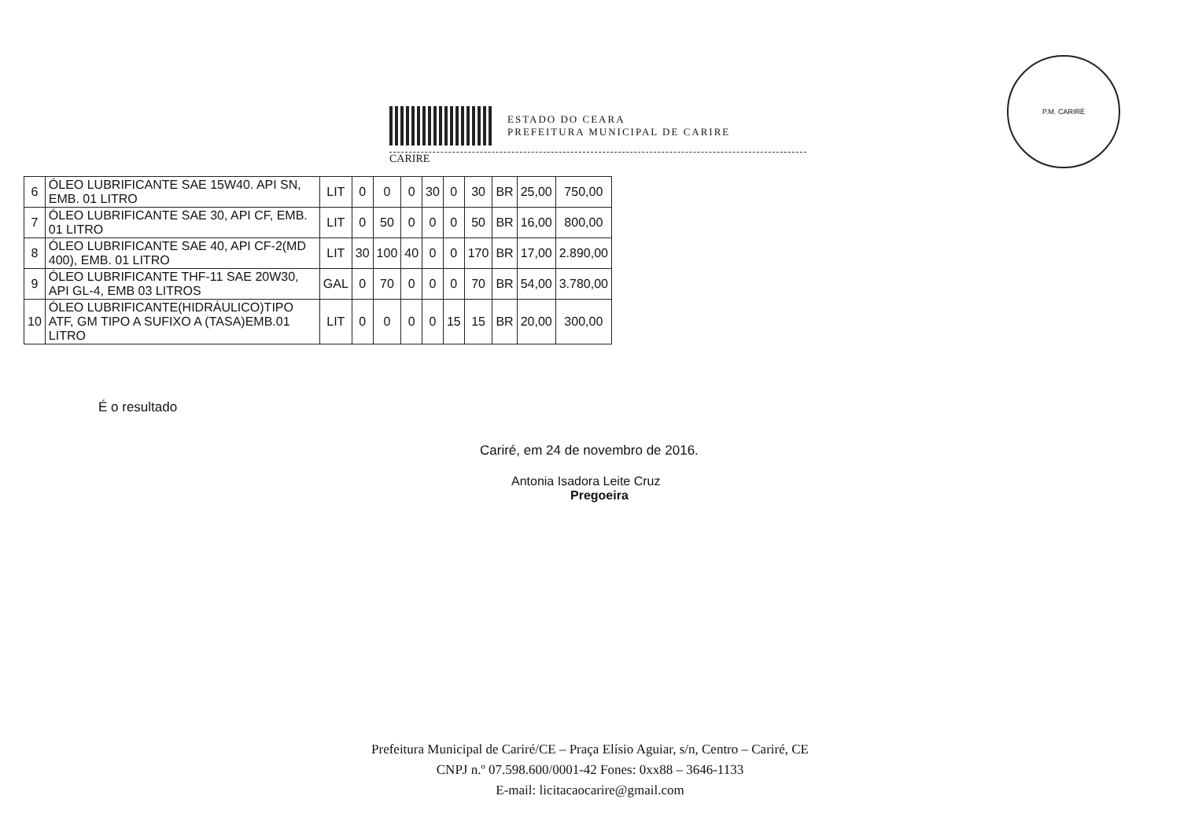P.M. CARIRÉ
ESTADO DO CEARA
PREFEITURA MUNICIPAL DE CARIRE
CARIRE
| 6 | ÓLEO LUBRIFICANTE SAE 15W40. API SN, EMB. 01 LITRO | LIT | 0 | 0 | 0 | 30 | 0 | 30 | BR | 25,00 | 750,00 |
| 7 | ÓLEO LUBRIFICANTE SAE 30, API CF, EMB. 01 LITRO | LIT | 0 | 50 | 0 | 0 | 0 | 50 | BR | 16,00 | 800,00 |
| 8 | ÓLEO LUBRIFICANTE SAE 40, API CF-2(MD 400), EMB. 01 LITRO | LIT | 30 | 100 | 40 | 0 | 0 | 170 | BR | 17,00 | 2.890,00 |
| 9 | ÓLEO LUBRIFICANTE THF-11 SAE 20W30, API GL-4, EMB 03 LITROS | GAL | 0 | 70 | 0 | 0 | 0 | 70 | BR | 54,00 | 3.780,00 |
| 10 | ÓLEO LUBRIFICANTE(HIDRÁULICO)TIPO ATF, GM TIPO A SUFIXO A (TASA)EMB.01 LITRO | LIT | 0 | 0 | 0 | 0 | 15 | 15 | BR | 20,00 | 300,00 |
É o resultado
Cariré, em 24 de novembro de 2016.
Antonia Isadora Leite Cruz
Pregoeira
Prefeitura Municipal de Cariré/CE – Praça Elísio Aguiar, s/n, Centro – Cariré, CE
CNPJ n.º 07.598.600/0001-42 Fones: 0xx88 – 3646-1133
E-mail: licitacaocarire@gmail.com